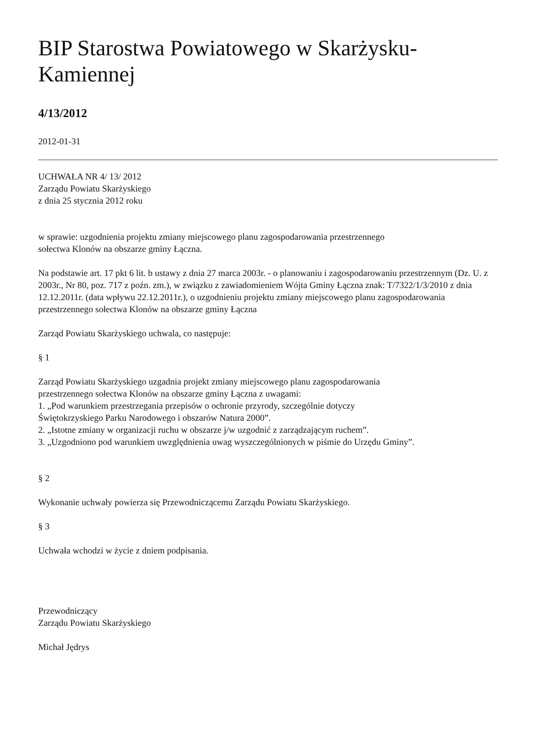BIP Starostwa Powiatowego w Skarżysku-
Kamiennej
4/13/2012
2012-01-31
UCHWAŁA NR 4/ 13/ 2012
Zarządu Powiatu Skarżyskiego
z dnia 25 stycznia 2012 roku
w sprawie: uzgodnienia projektu zmiany miejscowego planu zagospodarowania przestrzennego
sołectwa Klonów na obszarze gminy Łączna.
Na podstawie art. 17 pkt 6 lit. b ustawy z dnia 27 marca 2003r. - o planowaniu i zagospodarowaniu przestrzennym (Dz. U. z 2003r., Nr 80, poz. 717 z poźn. zm.), w związku z zawiadomieniem Wójta Gminy Łączna znak: T/7322/1/3/2010 z dnia 12.12.2011r. (data wpływu 22.12.2011r.), o uzgodnieniu projektu zmiany miejscowego planu zagospodarowania przestrzennego sołectwa Klonów na obszarze gminy Łączna
Zarząd Powiatu Skarżyskiego uchwala, co następuje:
§ 1
Zarząd Powiatu Skarżyskiego uzgadnia projekt zmiany miejscowego planu zagospodarowania
przestrzennego sołectwa Klonów na obszarze gminy Łączna z uwagami:
1. „Pod warunkiem przestrzegania przepisów o ochronie przyrody, szczególnie dotyczy
Świętokrzyskiego Parku Narodowego i obszarów Natura 2000”.
2. „Istotne zmiany w organizacji ruchu w obszarze j/w uzgodnić z zarządzającym ruchem”.
3. „Uzgodniono pod warunkiem uwzględnienia uwag wyszczególnionych w piśmie do Urzędu Gminy”.
§ 2
Wykonanie uchwały powierza się Przewodniczącemu Zarządu Powiatu Skarżyskiego.
§ 3
Uchwała wchodzi w życie z dniem podpisania.
Przewodniczący
Zarządu Powiatu Skarżyskiego
Michał Jędrys